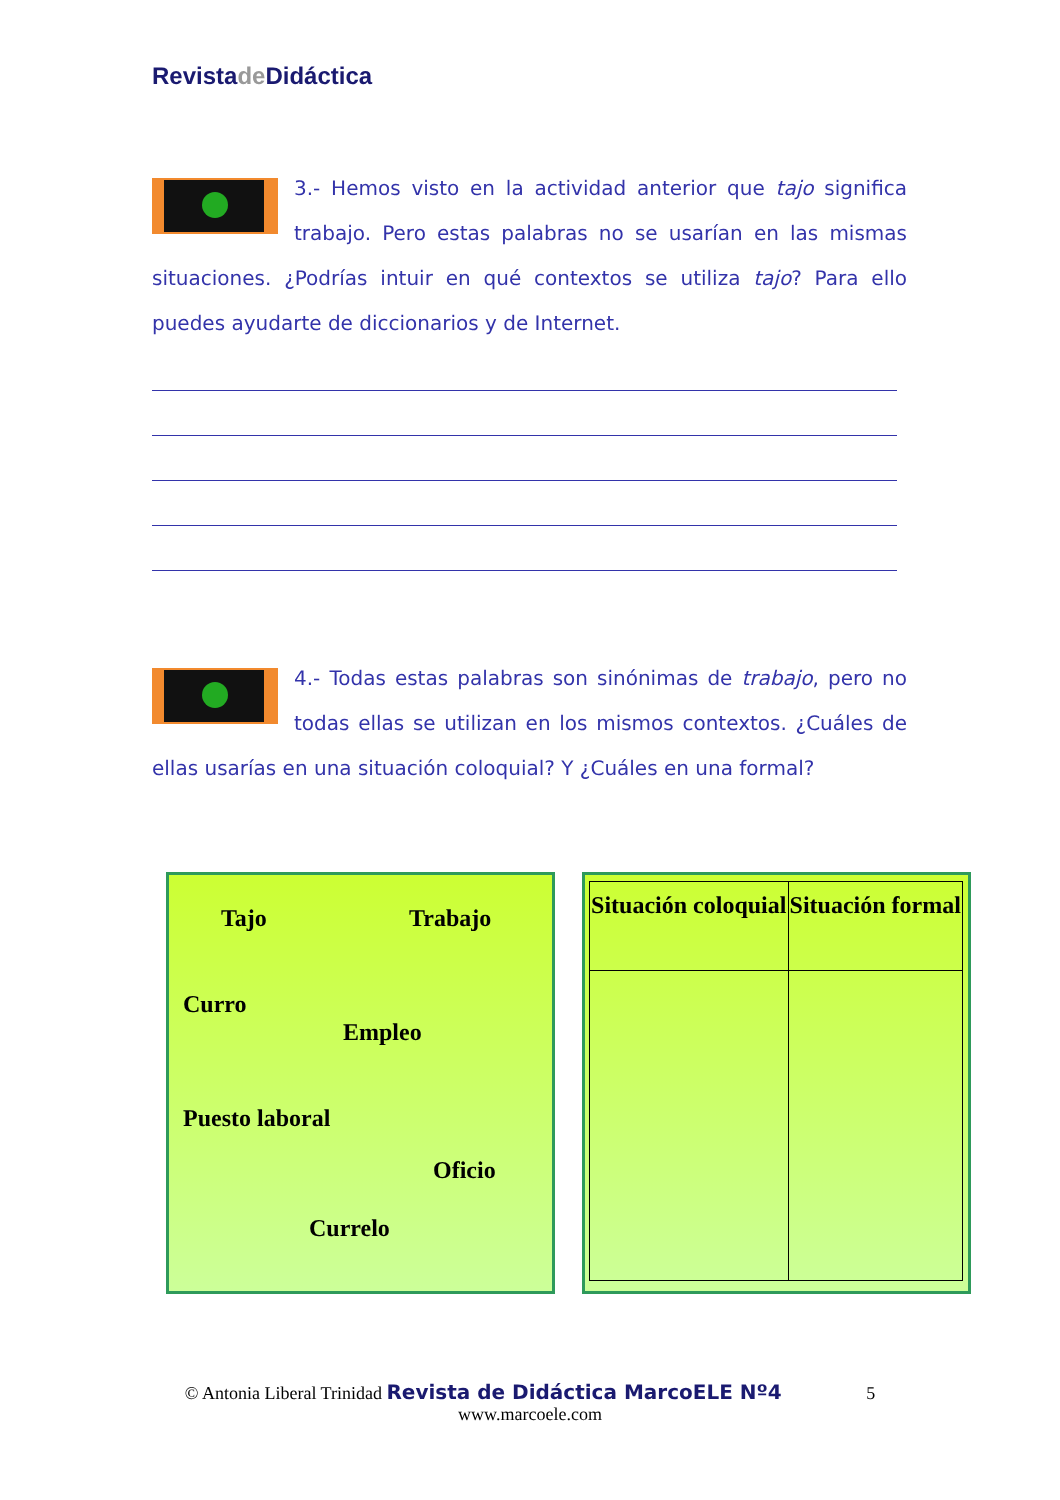Revistade Didáctica
3.- Hemos visto en la actividad anterior que tajo significa trabajo. Pero estas palabras no se usarían en las mismas situaciones. ¿Podrías intuir en qué contextos se utiliza tajo? Para ello puedes ayudarte de diccionarios y de Internet.
4.- Todas estas palabras son sinónimas de trabajo, pero no todas ellas se utilizan en los mismos contextos. ¿Cuáles de ellas usarías en una situación coloquial? Y ¿Cuáles en una formal?
Tajo Trabajo
Curro
Empleo
Puesto laboral
Oficio
Currelo
| Situación coloquial | Situación formal |
| --- | --- |
© Antonia Liberal Trinidad Revista de Didáctica MarcoELE Nº4 5
www.marcoele.com